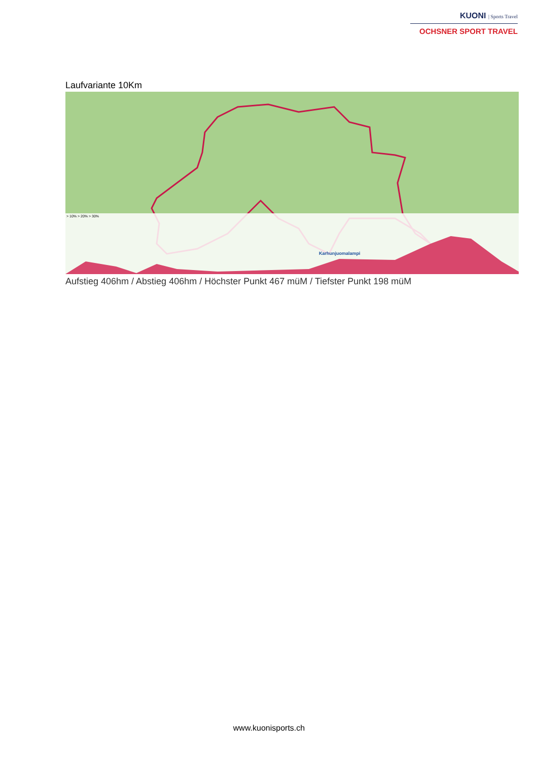KUONI | Sports Travel
OCHSNER SPORT TRAVEL
Laufvariante 10Km
> 10% > 20% > 30%
Karhunjuomalampi
Aufstieg 406hm / Abstieg 406hm / Höchster Punkt 467 müM / Tiefster Punkt 198 müM
www.kuonisports.ch